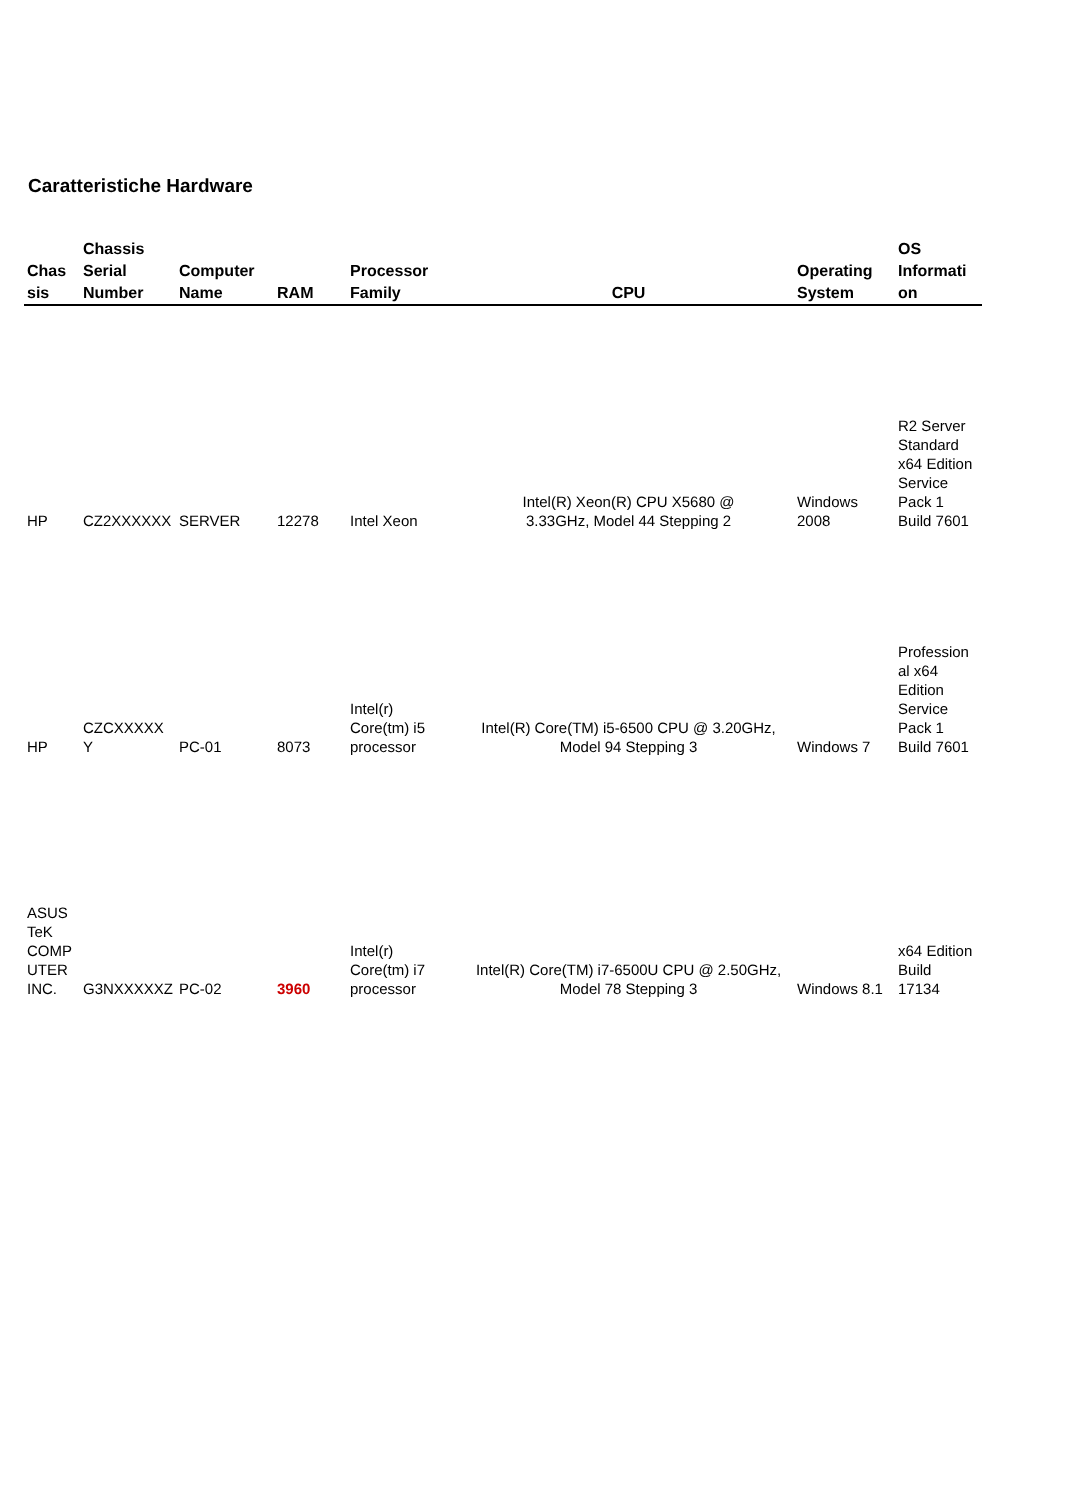Caratteristiche Hardware
| Chas sis | Chassis Serial Number | Computer Name | RAM | Processor Family | CPU | Operating System | OS Informati on |
| --- | --- | --- | --- | --- | --- | --- | --- |
| HP | CZ2XXXXXX | SERVER | 12278 | Intel Xeon | Intel(R) Xeon(R) CPU X5680 @ 3.33GHz, Model 44 Stepping 2 | Windows 2008 | R2 Server Standard x64 Edition Service Pack 1 Build 7601 |
| HP | CZCXXXXX Y | PC-01 | 8073 | Intel(r) Core(tm) i5 processor | Intel(R) Core(TM) i5-6500 CPU @ 3.20GHz, Model 94 Stepping 3 | Windows 7 | Profession al x64 Edition Service Pack 1 Build 7601 |
| ASUS TeK COMP UTER INC. | G3NXXXXXZ | PC-02 | 3960 | Intel(r) Core(tm) i7 processor | Intel(R) Core(TM) i7-6500U CPU @ 2.50GHz, Model 78 Stepping 3 | Windows 8.1 | x64 Edition Build 17134 |